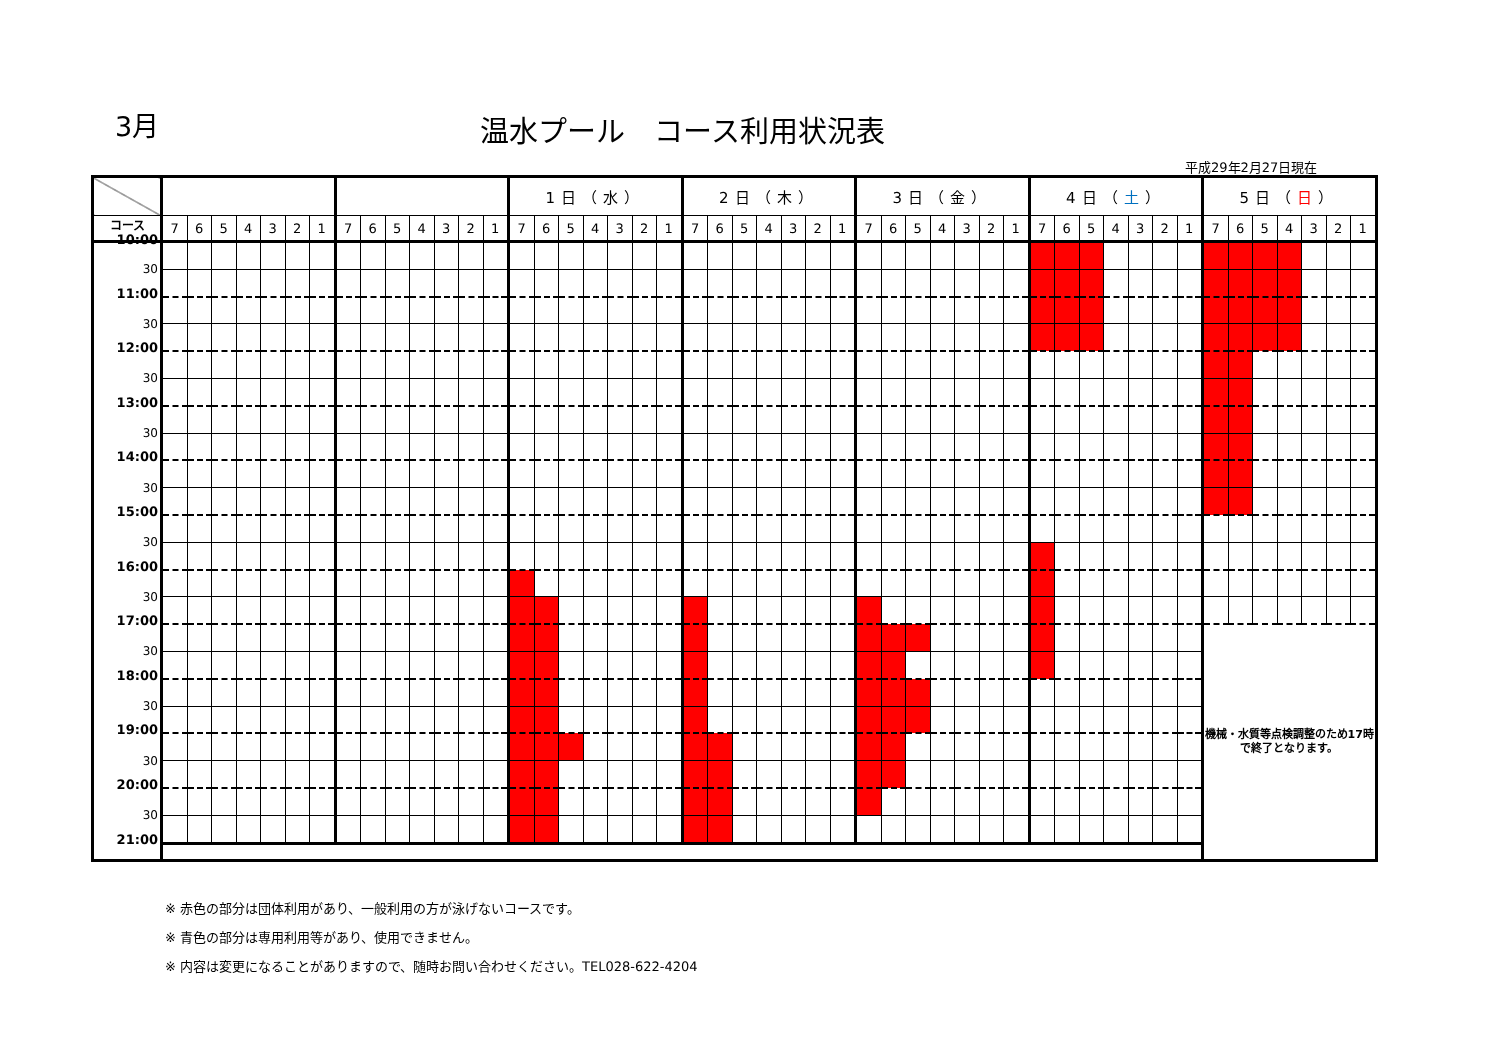3月 温水プール　コース利用状況表
平成29年2月27日現在
| | | | | | | | | | | | | | | | 1日（水） | | | | | | | 2日（木） | | | | | | | 3日（金） | | | | | | | 4日（ 土 ） | | | | | | | 5日（ 日 ） | | | | | | |
| --- | --- | --- | --- | --- | --- | --- | --- | --- | --- | --- | --- | --- | --- | --- | --- | --- | --- | --- | --- | --- | --- | --- | --- | --- | --- | --- | --- | --- | --- | --- | --- | --- | --- | --- | --- | --- | --- | --- | --- | --- | --- | --- | --- | --- | --- | --- | --- | --- | --- |
| コース | 7 | 6 | 5 | 4 | 3 | 2 | 1 | 7 | 6 | 5 | 4 | 3 | 2 | 1 | 7 | 6 | 5 | 4 | 3 | 2 | 1 | 7 | 6 | 5 | 4 | 3 | 2 | 1 | 7 | 6 | 5 | 4 | 3 | 2 | 1 | 7 | 6 | 5 | 4 | 3 | 2 | 1 | 7 | 6 | 5 | 4 | 3 | 2 | 1 |
| 10:00 | | | | | | | | | | | | | | | | | | | | | | | | | | | | | | | | | | | | | | | | | | | | | | | | | |
| 30 | | | | | | | | | | | | | | | | | | | | | | | | | | | | | | | | | | | | | | | | | | | | | | | | | |
| 11:00 | | | | | | | | | | | | | | | | | | | | | | | | | | | | | | | | | | | | | | | | | | | | | | | | | |
| 30 | | | | | | | | | | | | | | | | | | | | | | | | | | | | | | | | | | | | | | | | | | | | | | | | | |
| 12:00 | | | | | | | | | | | | | | | | | | | | | | | | | | | | | | | | | | | | | | | | | | | | | | | | | |
| 30 | | | | | | | | | | | | | | | | | | | | | | | | | | | | | | | | | | | | | | | | | | | | | | | | | |
| 13:00 | | | | | | | | | | | | | | | | | | | | | | | | | | | | | | | | | | | | | | | | | | | | | | | | | |
| 30 | | | | | | | | | | | | | | | | | | | | | | | | | | | | | | | | | | | | | | | | | | | | | | | | | |
| 14:00 | | | | | | | | | | | | | | | | | | | | | | | | | | | | | | | | | | | | | | | | | | | | | | | | | |
| 30 | | | | | | | | | | | | | | | | | | | | | | | | | | | | | | | | | | | | | | | | | | | | | | | | | |
| 15:00 | | | | | | | | | | | | | | | | | | | | | | | | | | | | | | | | | | | | | | | | | | | | | | | | | |
| 30 | | | | | | | | | | | | | | | | | | | | | | | | | | | | | | | | | | | | | | | | | | | | | | | | | |
| 16:00 | | | | | | | | | | | | | | | | | | | | | | | | | | | | | | | | | | | | | | | | | | | | | | | | | |
| 30 | | | | | | | | | | | | | | | | | | | | | | | | | | | | | | | | | | | | | | | | | | | | | | | | | |
| 17:00 | | | | | | | | | | | | | | | | | | | | | | | | | | | | | | | | | | | | | | | | | | | 機械・水質等点検調整のため17時で終了となります。 | | | | | | |
| 30 | | | | | | | | | | | | | | | | | | | | | | | | | | | | | | | | | | | | | | | | | | | | | | | | | |
| 18:00 | | | | | | | | | | | | | | | | | | | | | | | | | | | | | | | | | | | | | | | | | | | | | | | | | |
| 30 | | | | | | | | | | | | | | | | | | | | | | | | | | | | | | | | | | | | | | | | | | | | | | | | | |
| 19:00 | | | | | | | | | | | | | | | | | | | | | | | | | | | | | | | | | | | | | | | | | | | | | | | | | |
| 30 | | | | | | | | | | | | | | | | | | | | | | | | | | | | | | | | | | | | | | | | | | | | | | | | | |
| 20:00 | | | | | | | | | | | | | | | | | | | | | | | | | | | | | | | | | | | | | | | | | | | | | | | | | |
| 30 | | | | | | | | | | | | | | | | | | | | | | | | | | | | | | | | | | | | | | | | | | | | | | | | | |
| 21:00 | | | | | | | | | | | | | | | | | | | | | | | | | | | | | | | | | | | | | | | | | | | | | | | | | |
※ 赤色の部分は団体利用があり、一般利用の方が泳げないコースです。
※ 青色の部分は専用利用等があり、使用できません。
※ 内容は変更になることがありますので、随時お問い合わせください。TEL028-622-4204